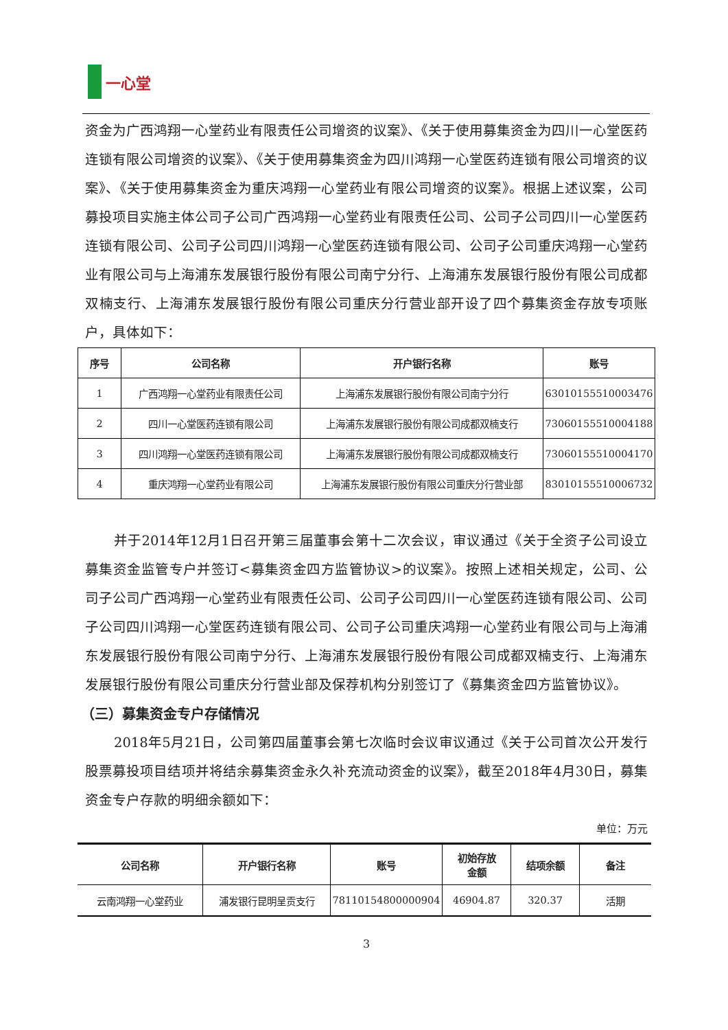一心堂
资金为广西鸿翔一心堂药业有限责任公司增资的议案》、《关于使用募集资金为四川一心堂医药连锁有限公司增资的议案》、《关于使用募集资金为四川鸿翔一心堂医药连锁有限公司增资的议案》、《关于使用募集资金为重庆鸿翔一心堂药业有限公司增资的议案》。根据上述议案，公司募投项目实施主体公司子公司广西鸿翔一心堂药业有限责任公司、公司子公司四川一心堂医药连锁有限公司、公司子公司四川鸿翔一心堂医药连锁有限公司、公司子公司重庆鸿翔一心堂药业有限公司与上海浦东发展银行股份有限公司南宁分行、上海浦东发展银行股份有限公司成都双楠支行、上海浦东发展银行股份有限公司重庆分行营业部开设了四个募集资金存放专项账户，具体如下：
| 序号 | 公司名称 | 开户银行名称 | 账号 |
| --- | --- | --- | --- |
| 1 | 广西鸿翔一心堂药业有限责任公司 | 上海浦东发展银行股份有限公司南宁分行 | 63010155510003476 |
| 2 | 四川一心堂医药连锁有限公司 | 上海浦东发展银行股份有限公司成都双楠支行 | 73060155510004188 |
| 3 | 四川鸿翔一心堂医药连锁有限公司 | 上海浦东发展银行股份有限公司成都双楠支行 | 73060155510004170 |
| 4 | 重庆鸿翔一心堂药业有限公司 | 上海浦东发展银行股份有限公司重庆分行营业部 | 83010155510006732 |
并于2014年12月1日召开第三届董事会第十二次会议，审议通过《关于全资子公司设立募集资金监管专户并签订<募集资金四方监管协议>的议案》。按照上述相关规定，公司、公司子公司广西鸿翔一心堂药业有限责任公司、公司子公司四川一心堂医药连锁有限公司、公司子公司四川鸿翔一心堂医药连锁有限公司、公司子公司重庆鸿翔一心堂药业有限公司与上海浦东发展银行股份有限公司南宁分行、上海浦东发展银行股份有限公司成都双楠支行、上海浦东发展银行股份有限公司重庆分行营业部及保荐机构分别签订了《募集资金四方监管协议》。
（三）募集资金专户存储情况
2018年5月21日，公司第四届董事会第七次临时会议审议通过《关于公司首次公开发行股票募投项目结项并将结余募集资金永久补充流动资金的议案》，截至2018年4月30日，募集资金专户存款的明细余额如下：
单位：万元
| 公司名称 | 开户银行名称 | 账号 | 初始存放 金额 | 结项余额 | 备注 |
| --- | --- | --- | --- | --- | --- |
| 云南鸿翔一心堂药业 | 浦发银行昆明呈贡支行 | 78110154800000904 | 46904.87 | 320.37 | 活期 |
3